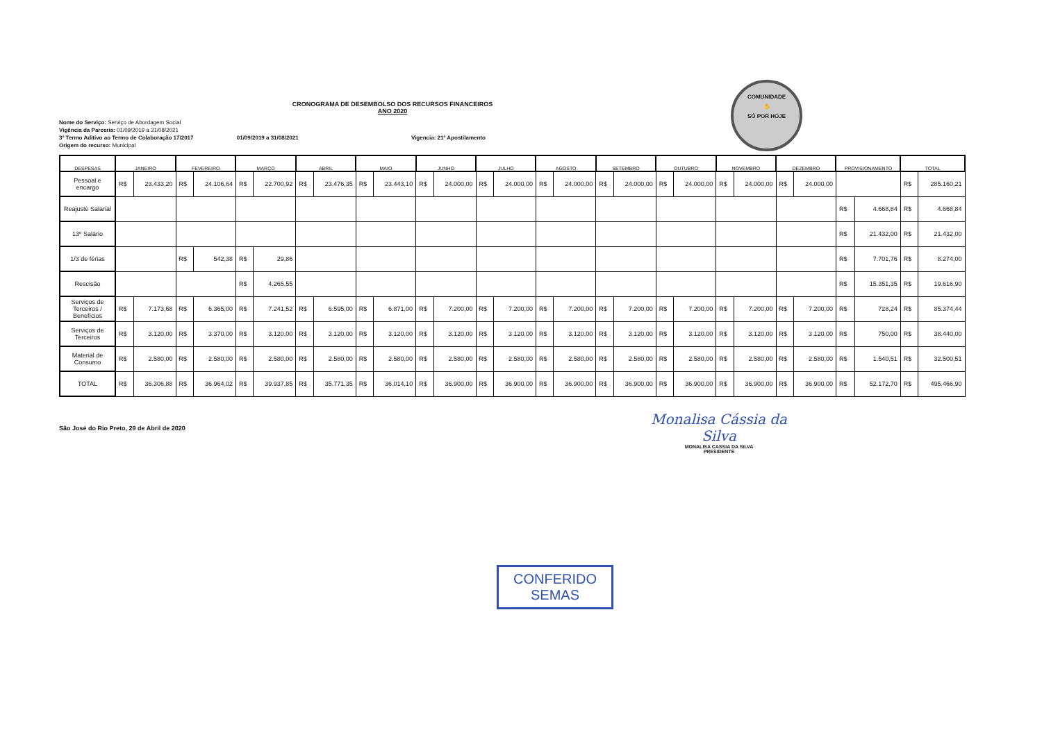COMUNIDADE
✋
SÓ POR HOJE
CRONOGRAMA DE DESEMBOLSO DOS RECURSOS FINANCEIROS
ANO 2020
Nome do Serviço: Serviço de Abordagem Social
Vigência da Parceria: 01/09/2019 a 31/08/2021
3º Termo Aditivo ao Termo de Colaboração 17/2017 01/09/2019 a 31/08/2021 Vigencia: 21º Apostilamento
Origem do recurso: Municipal
| DESPESAS | JANEIRO | | FEVEREIRO | | MARÇO | | ABRIL | | MAIO | | JUNHO | | JULHO | | AGOSTO | | SETEMBRO | | OUTUBRO | | NOVEMBRO | | DEZEMBRO | | PROVISIONAMENTO | | TOTAL | |
| --- | --- | --- | --- | --- | --- | --- | --- | --- | --- | --- | --- | --- | --- | --- | --- | --- | --- | --- | --- | --- | --- | --- | --- | --- | --- | --- | --- | --- |
| Pessoal e encargo | R$ | 23.433,20 | R$ | 24.106,64 | R$ | 22.700,92 | R$ | 23.476,35 | R$ | 23.443,10 | R$ | 24.000,00 | R$ | 24.000,00 | R$ | 24.000,00 | R$ | 24.000,00 | R$ | 24.000,00 | R$ | 24.000,00 | R$ | 24.000,00 | | | R$ | 285.160,21 |
| Reajuste Salarial | | | | | | | | | | | | | | | | | | | | | | | | | R$ | 4.668,84 | R$ | 4.668,84 |
| 13º Salário | | | | | | | | | | | | | | | | | | | | | | | | | R$ | 21.432,00 | R$ | 21.432,00 |
| 1/3 de férias | | | R$ | 542,38 | R$ | 29,86 | | | | | | | | | | | | | | | | | | | R$ | 7.701,76 | R$ | 8.274,00 |
| Rescisão | | | | | R$ | 4.265,55 | | | | | | | | | | | | | | | | | | | R$ | 15.351,35 | R$ | 19.616,90 |
| Serviços de Terceiros / Benefícios | R$ | 7.173,68 | R$ | 6.365,00 | R$ | 7.241,52 | R$ | 6.595,00 | R$ | 6.871,00 | R$ | 7.200,00 | R$ | 7.200,00 | R$ | 7.200,00 | R$ | 7.200,00 | R$ | 7.200,00 | R$ | 7.200,00 | R$ | 7.200,00 | R$ | 728,24 | R$ | 85.374,44 |
| Serviços de Terceiros | R$ | 3.120,00 | R$ | 3.370,00 | R$ | 3.120,00 | R$ | 3.120,00 | R$ | 3.120,00 | R$ | 3.120,00 | R$ | 3.120,00 | R$ | 3.120,00 | R$ | 3.120,00 | R$ | 3.120,00 | R$ | 3.120,00 | R$ | 3.120,00 | R$ | 750,00 | R$ | 38.440,00 |
| Material de Consumo | R$ | 2.580,00 | R$ | 2.580,00 | R$ | 2.580,00 | R$ | 2.580,00 | R$ | 2.580,00 | R$ | 2.580,00 | R$ | 2.580,00 | R$ | 2.580,00 | R$ | 2.580,00 | R$ | 2.580,00 | R$ | 2.580,00 | R$ | 2.580,00 | R$ | 1.540,51 | R$ | 32.500,51 |
| TOTAL | R$ | 36.306,88 | R$ | 36.964,02 | R$ | 39.937,85 | R$ | 35.771,35 | R$ | 36.014,10 | R$ | 36.900,00 | R$ | 36.900,00 | R$ | 36.900,00 | R$ | 36.900,00 | R$ | 36.900,00 | R$ | 36.900,00 | R$ | 36.900,00 | R$ | 52.172,70 | R$ | 495.466,90 |
São José do Rio Preto, 29 de Abril de 2020
Monalisa Cássia da Silva
MONALISA CASSIA DA SILVA
PRESIDENTE
CONFERIDO
SEMAS